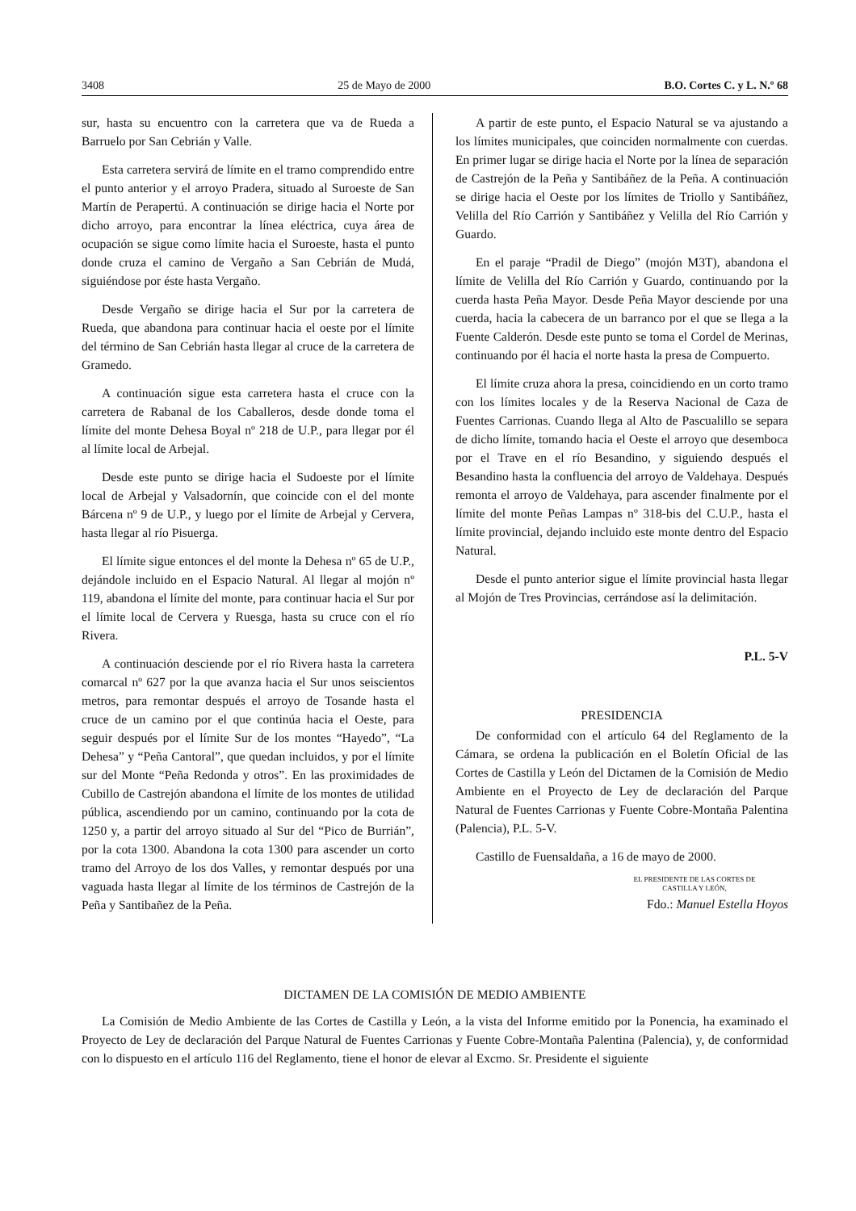3408 25 de Mayo de 2000 B.O. Cortes C. y L. N.º 68
sur, hasta su encuentro con la carretera que va de Rueda a Barruelo por San Cebrián y Valle.
Esta carretera servirá de límite en el tramo comprendido entre el punto anterior y el arroyo Pradera, situado al Suroeste de San Martín de Perapertú. A continuación se dirige hacia el Norte por dicho arroyo, para encontrar la línea eléctrica, cuya área de ocupación se sigue como límite hacia el Suroeste, hasta el punto donde cruza el camino de Vergaño a San Cebrián de Mudá, siguiéndose por éste hasta Vergaño.
Desde Vergaño se dirige hacia el Sur por la carretera de Rueda, que abandona para continuar hacia el oeste por el límite del término de San Cebrián hasta llegar al cruce de la carretera de Gramedo.
A continuación sigue esta carretera hasta el cruce con la carretera de Rabanal de los Caballeros, desde donde toma el límite del monte Dehesa Boyal nº 218 de U.P., para llegar por él al límite local de Arbejal.
Desde este punto se dirige hacia el Sudoeste por el límite local de Arbejal y Valsadornín, que coincide con el del monte Bárcena nº 9 de U.P., y luego por el límite de Arbejal y Cervera, hasta llegar al río Pisuerga.
El límite sigue entonces el del monte la Dehesa nº 65 de U.P., dejándole incluido en el Espacio Natural. Al llegar al mojón nº 119, abandona el límite del monte, para continuar hacia el Sur por el límite local de Cervera y Ruesga, hasta su cruce con el río Rivera.
A continuación desciende por el río Rivera hasta la carretera comarcal nº 627 por la que avanza hacia el Sur unos seiscientos metros, para remontar después el arroyo de Tosande hasta el cruce de un camino por el que continúa hacia el Oeste, para seguir después por el límite Sur de los montes “Hayedo”, “La Dehesa” y “Peña Cantoral”, que quedan incluidos, y por el límite sur del Monte “Peña Redonda y otros”. En las proximidades de Cubillo de Castrejón abandona el límite de los montes de utilidad pública, ascendiendo por un camino, continuando por la cota de 1250 y, a partir del arroyo situado al Sur del “Pico de Burrián”, por la cota 1300. Abandona la cota 1300 para ascender un corto tramo del Arroyo de los dos Valles, y remontar después por una vaguada hasta llegar al límite de los términos de Castrejón de la Peña y Santibañez de la Peña.
A partir de este punto, el Espacio Natural se va ajustando a los límites municipales, que coinciden normalmente con cuerdas. En primer lugar se dirige hacia el Norte por la línea de separación de Castrejón de la Peña y Santibáñez de la Peña. A continuación se dirige hacia el Oeste por los límites de Triollo y Santibáñez, Velilla del Río Carrión y Santibáñez y Velilla del Río Carrión y Guardo.
En el paraje “Pradil de Diego” (mojón M3T), abandona el límite de Velilla del Río Carrión y Guardo, continuando por la cuerda hasta Peña Mayor. Desde Peña Mayor desciende por una cuerda, hacia la cabecera de un barranco por el que se llega a la Fuente Calderón. Desde este punto se toma el Cordel de Merinas, continuando por él hacia el norte hasta la presa de Compuerto.
El límite cruza ahora la presa, coincidiendo en un corto tramo con los límites locales y de la Reserva Nacional de Caza de Fuentes Carrionas. Cuando llega al Alto de Pascualillo se separa de dicho límite, tomando hacia el Oeste el arroyo que desemboca por el Trave en el río Besandino, y siguiendo después el Besandino hasta la confluencia del arroyo de Valdehaya. Después remonta el arroyo de Valdehaya, para ascender finalmente por el límite del monte Peñas Lampas nº 318-bis del C.U.P., hasta el límite provincial, dejando incluido este monte dentro del Espacio Natural.
Desde el punto anterior sigue el límite provincial hasta llegar al Mojón de Tres Provincias, cerrándose así la delimitación.
P.L. 5-V
PRESIDENCIA
De conformidad con el artículo 64 del Reglamento de la Cámara, se ordena la publicación en el Boletín Oficial de las Cortes de Castilla y León del Dictamen de la Comisión de Medio Ambiente en el Proyecto de Ley de declaración del Parque Natural de Fuentes Carrionas y Fuente Cobre-Montaña Palentina (Palencia), P.L. 5-V.
Castillo de Fuensaldaña, a 16 de mayo de 2000.
EL PRESIDENTE DE LAS CORTES DE
CASTILLA Y LEÓN,
Fdo.: Manuel Estella Hoyos
DICTAMEN DE LA COMISIÓN DE MEDIO AMBIENTE
La Comisión de Medio Ambiente de las Cortes de Castilla y León, a la vista del Informe emitido por la Ponencia, ha examinado el Proyecto de Ley de declaración del Parque Natural de Fuentes Carrionas y Fuente Cobre-Montaña Palentina (Palencia), y, de conformidad con lo dispuesto en el artículo 116 del Reglamento, tiene el honor de elevar al Excmo. Sr. Presidente el siguiente